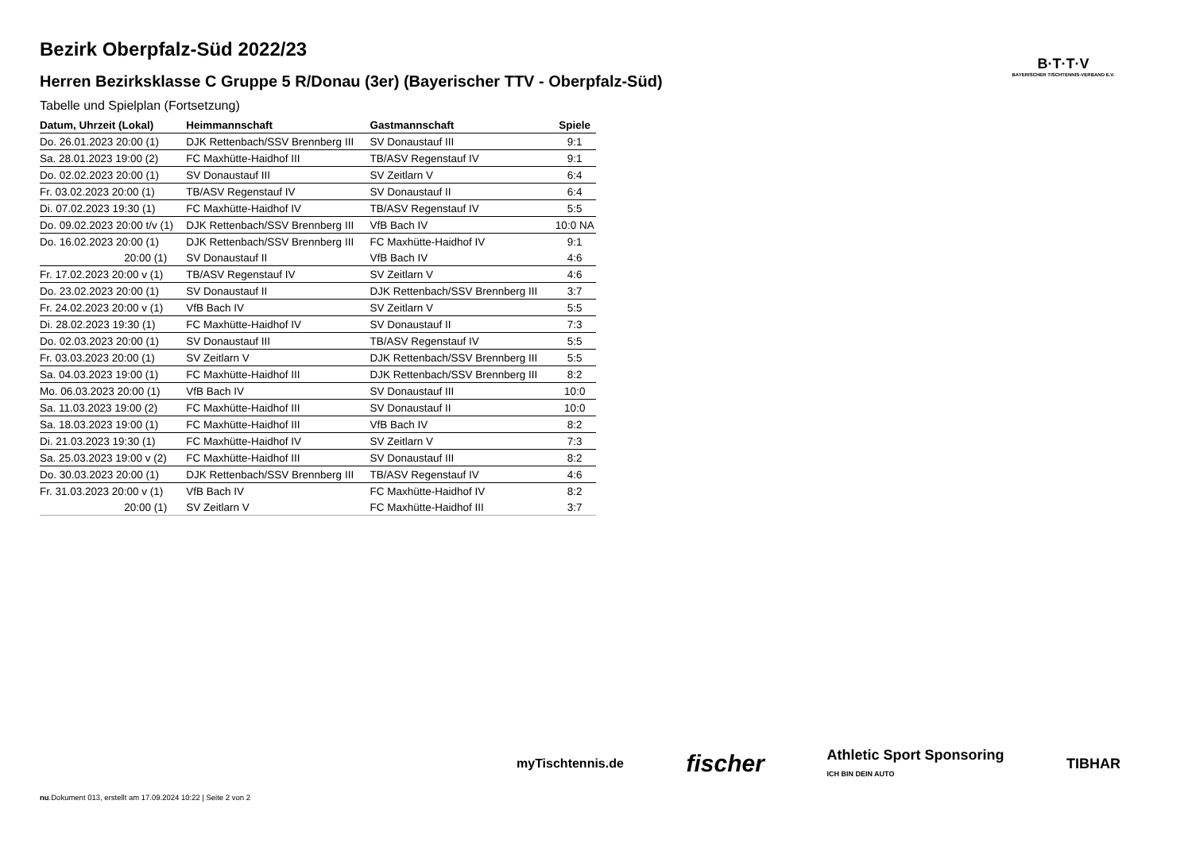Bezirk Oberpfalz-Süd 2022/23
Herren Bezirksklasse C Gruppe 5 R/Donau (3er) (Bayerischer TTV - Oberpfalz-Süd)
Tabelle und Spielplan (Fortsetzung)
| Datum, Uhrzeit (Lokal) | Heimmannschaft | Gastmannschaft | Spiele |
| --- | --- | --- | --- |
| Do. 26.01.2023 20:00 (1) | DJK Rettenbach/SSV Brennberg III | SV Donaustauf III | 9:1 |
| Sa. 28.01.2023 19:00 (2) | FC Maxhütte-Haidhof III | TB/ASV Regenstauf IV | 9:1 |
| Do. 02.02.2023 20:00 (1) | SV Donaustauf III | SV Zeitlarn V | 6:4 |
| Fr. 03.02.2023 20:00 (1) | TB/ASV Regenstauf IV | SV Donaustauf II | 6:4 |
| Di. 07.02.2023 19:30 (1) | FC Maxhütte-Haidhof IV | TB/ASV Regenstauf IV | 5:5 |
| Do. 09.02.2023 20:00 t/v (1) | DJK Rettenbach/SSV Brennberg III | VfB Bach IV | 10:0 NA |
| Do. 16.02.2023 20:00 (1) | DJK Rettenbach/SSV Brennberg III | FC Maxhütte-Haidhof IV | 9:1 |
| 20:00 (1) | SV Donaustauf II | VfB Bach IV | 4:6 |
| Fr. 17.02.2023 20:00 v (1) | TB/ASV Regenstauf IV | SV Zeitlarn V | 4:6 |
| Do. 23.02.2023 20:00 (1) | SV Donaustauf II | DJK Rettenbach/SSV Brennberg III | 3:7 |
| Fr. 24.02.2023 20:00 v (1) | VfB Bach IV | SV Zeitlarn V | 5:5 |
| Di. 28.02.2023 19:30 (1) | FC Maxhütte-Haidhof IV | SV Donaustauf II | 7:3 |
| Do. 02.03.2023 20:00 (1) | SV Donaustauf III | TB/ASV Regenstauf IV | 5:5 |
| Fr. 03.03.2023 20:00 (1) | SV Zeitlarn V | DJK Rettenbach/SSV Brennberg III | 5:5 |
| Sa. 04.03.2023 19:00 (1) | FC Maxhütte-Haidhof III | DJK Rettenbach/SSV Brennberg III | 8:2 |
| Mo. 06.03.2023 20:00 (1) | VfB Bach IV | SV Donaustauf III | 10:0 |
| Sa. 11.03.2023 19:00 (2) | FC Maxhütte-Haidhof III | SV Donaustauf II | 10:0 |
| Sa. 18.03.2023 19:00 (1) | FC Maxhütte-Haidhof III | VfB Bach IV | 8:2 |
| Di. 21.03.2023 19:30 (1) | FC Maxhütte-Haidhof IV | SV Zeitlarn V | 7:3 |
| Sa. 25.03.2023 19:00 v (2) | FC Maxhütte-Haidhof III | SV Donaustauf III | 8:2 |
| Do. 30.03.2023 20:00 (1) | DJK Rettenbach/SSV Brennberg III | TB/ASV Regenstauf IV | 4:6 |
| Fr. 31.03.2023 20:00 v (1) | VfB Bach IV | FC Maxhütte-Haidhof IV | 8:2 |
| 20:00 (1) | SV Zeitlarn V | FC Maxhütte-Haidhof III | 3:7 |
B·T·T·V
BAYERISCHER TISCHTENNIS-VERBAND E.V.
myTischtennis.de fischer Athletic Sport Sponsoring
ICH BIN DEIN AUTO TIBHAR
nu.Dokument 013, erstellt am 17.09.2024 10:22 | Seite 2 von 2